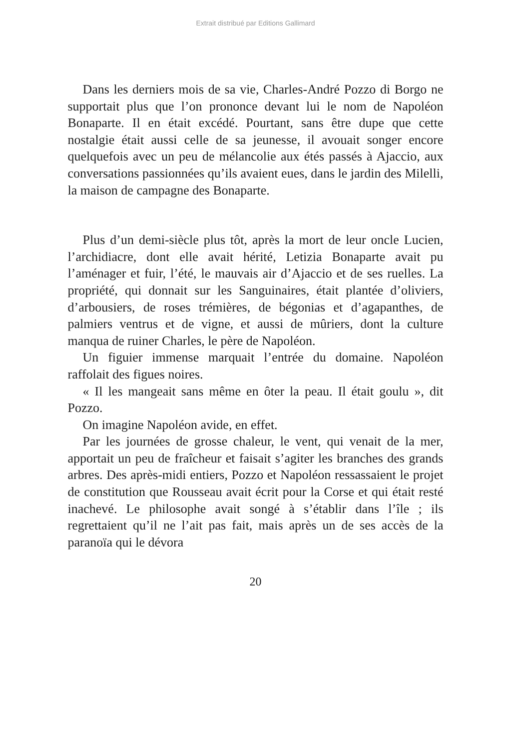Extrait distribué par Editions Gallimard
Dans les derniers mois de sa vie, Charles-André Pozzo di Borgo ne supportait plus que l’on prononce devant lui le nom de Napoléon Bonaparte. Il en était excédé. Pourtant, sans être dupe que cette nostalgie était aussi celle de sa jeunesse, il avouait songer encore quelquefois avec un peu de mélancolie aux étés passés à Ajaccio, aux conversations passionnées qu’ils avaient eues, dans le jardin des Milelli, la maison de campagne des Bonaparte.
Plus d’un demi-siècle plus tôt, après la mort de leur oncle Lucien, l’archidiacre, dont elle avait hérité, Letizia Bonaparte avait pu l’aménager et fuir, l’été, le mauvais air d’Ajaccio et de ses ruelles. La propriété, qui donnait sur les Sanguinaires, était plantée d’oliviers, d’arbousiers, de roses trémières, de bégonias et d’agapanthes, de palmiers ventrus et de vigne, et aussi de mûriers, dont la culture manqua de ruiner Charles, le père de Napoléon.
Un figuier immense marquait l’entrée du domaine. Napoléon raffolait des figues noires.
« Il les mangeait sans même en ôter la peau. Il était goulu », dit Pozzo.
On imagine Napoléon avide, en effet.
Par les journées de grosse chaleur, le vent, qui venait de la mer, apportait un peu de fraîcheur et faisait s’agiter les branches des grands arbres. Des après-midi entiers, Pozzo et Napoléon ressassaient le projet de constitution que Rousseau avait écrit pour la Corse et qui était resté inachevé. Le philosophe avait songé à s’établir dans l’île ; ils regrettaient qu’il ne l’ait pas fait, mais après un de ses accès de la paranoïa qui le dévora
20